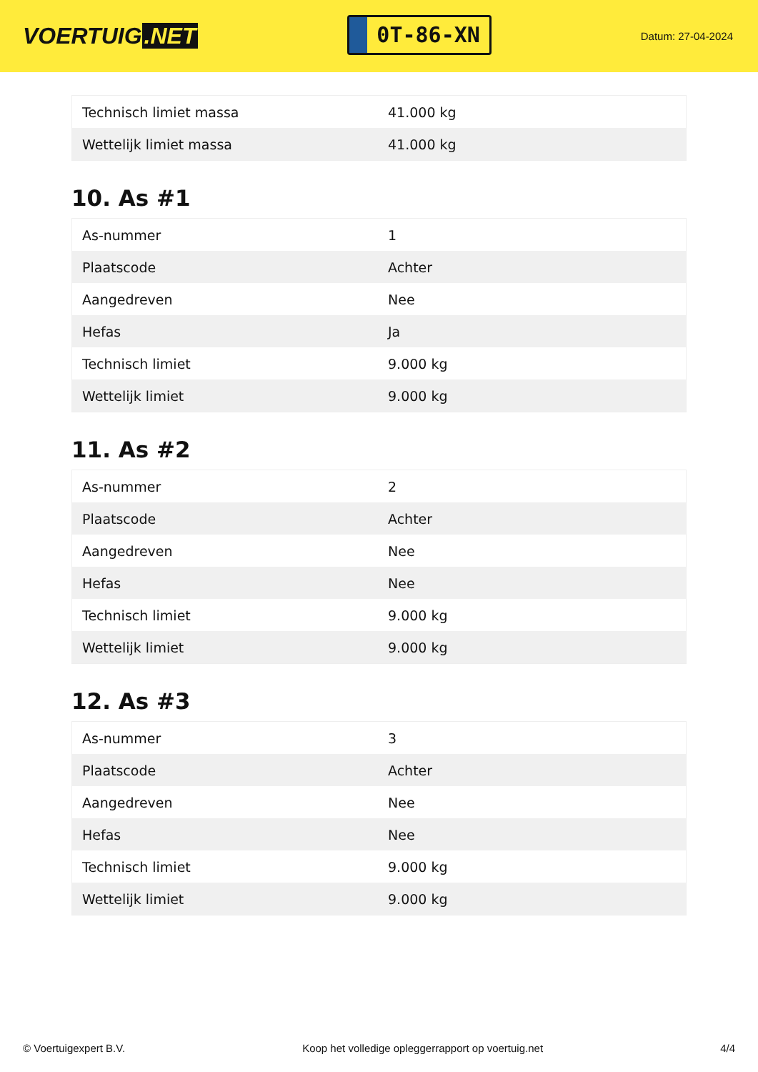VOERTUIG.NET
0T-86-XN
Datum: 27-04-2024
| Technisch limiet massa | 41.000 kg |
| Wettelijk limiet massa | 41.000 kg |
10. As #1
| As-nummer | 1 |
| Plaatscode | Achter |
| Aangedreven | Nee |
| Hefas | Ja |
| Technisch limiet | 9.000 kg |
| Wettelijk limiet | 9.000 kg |
11. As #2
| As-nummer | 2 |
| Plaatscode | Achter |
| Aangedreven | Nee |
| Hefas | Nee |
| Technisch limiet | 9.000 kg |
| Wettelijk limiet | 9.000 kg |
12. As #3
| As-nummer | 3 |
| Plaatscode | Achter |
| Aangedreven | Nee |
| Hefas | Nee |
| Technisch limiet | 9.000 kg |
| Wettelijk limiet | 9.000 kg |
© Voertuigexpert B.V. Koop het volledige opleggerrapport op voertuig.net 4/4